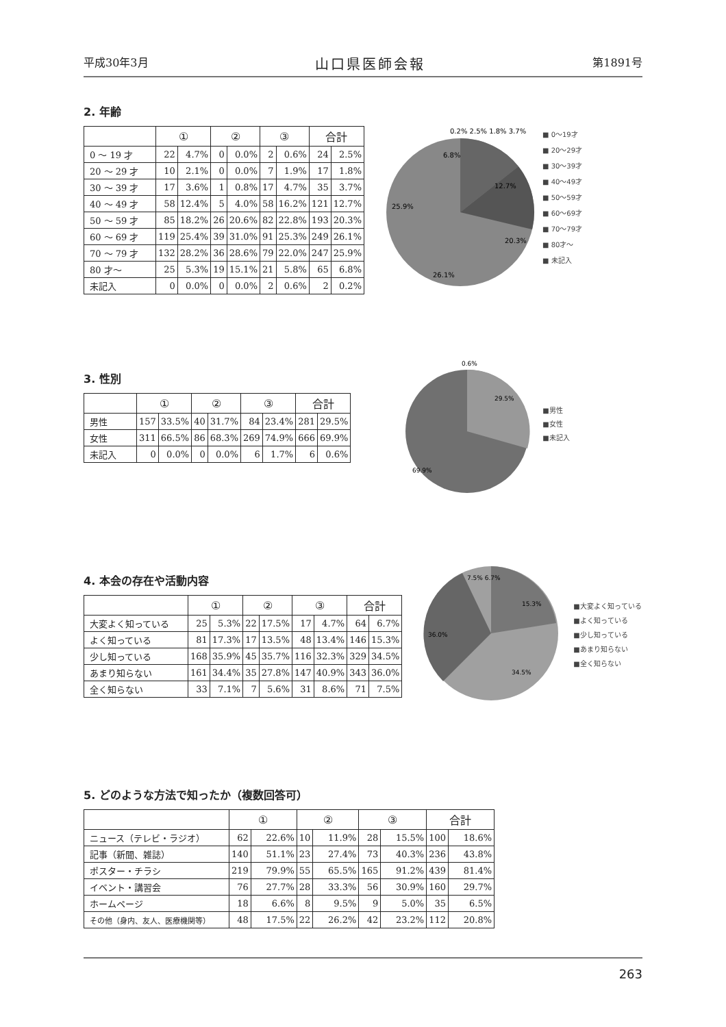平成30年3月 山口県医師会報 第1891号
2. 年齢
| | ① | | ② | | ③ | | 合計 | |
| --- | --- | --- | --- | --- | --- | --- | --- | --- |
| 0 ～ 19 才 | 22 | 4.7% | 0 | 0.0% | 2 | 0.6% | 24 | 2.5% |
| 20 ～ 29 才 | 10 | 2.1% | 0 | 0.0% | 7 | 1.9% | 17 | 1.8% |
| 30 ～ 39 才 | 17 | 3.6% | 1 | 0.8% | 17 | 4.7% | 35 | 3.7% |
| 40 ～ 49 才 | 58 | 12.4% | 5 | 4.0% | 58 | 16.2% | 121 | 12.7% |
| 50 ～ 59 才 | 85 | 18.2% | 26 | 20.6% | 82 | 22.8% | 193 | 20.3% |
| 60 ～ 69 才 | 119 | 25.4% | 39 | 31.0% | 91 | 25.3% | 249 | 26.1% |
| 70 ～ 79 才 | 132 | 28.2% | 36 | 28.6% | 79 | 22.0% | 247 | 25.9% |
| 80 才～ | 25 | 5.3% | 19 | 15.1% | 21 | 5.8% | 65 | 6.8% |
| 未記入 | 0 | 0.0% | 0 | 0.0% | 2 | 0.6% | 2 | 0.2% |
6.8%
12.7%
25.9%
20.3%
26.1%
0.2% 2.5% 1.8% 3.7%
■ 0～19才
■ 20～29才
■ 30～39才
■ 40～49才
■ 50～59才
■ 60～69才
■ 70～79才
■ 80才～
■ 未記入
3. 性別
| | ① | | ② | | ③ | | 合計 | |
| --- | --- | --- | --- | --- | --- | --- | --- | --- |
| 男性 | 157 | 33.5% | 40 | 31.7% | 84 | 23.4% | 281 | 29.5% |
| 女性 | 311 | 66.5% | 86 | 68.3% | 269 | 74.9% | 666 | 69.9% |
| 未記入 | 0 | 0.0% | 0 | 0.0% | 6 | 1.7% | 6 | 0.6% |
29.5%
69.9%
0.6%
■男性
■女性
■未記入
4. 本会の存在や活動内容
| | ① | | ② | | ③ | | 合計 | |
| --- | --- | --- | --- | --- | --- | --- | --- | --- |
| 大変よく知っている | 25 | 5.3% | 22 | 17.5% | 17 | 4.7% | 64 | 6.7% |
| よく知っている | 81 | 17.3% | 17 | 13.5% | 48 | 13.4% | 146 | 15.3% |
| 少し知っている | 168 | 35.9% | 45 | 35.7% | 116 | 32.3% | 329 | 34.5% |
| あまり知らない | 161 | 34.4% | 35 | 27.8% | 147 | 40.9% | 343 | 36.0% |
| 全く知らない | 33 | 7.1% | 7 | 5.6% | 31 | 8.6% | 71 | 7.5% |
7.5% 6.7%
15.3%
36.0%
34.5%
■大変よく知っている
■よく知っている
■少し知っている
■あまり知らない
■全く知らない
5. どのような方法で知ったか（複数回答可）
| | ① | | ② | | ③ | | 合計 | |
| --- | --- | --- | --- | --- | --- | --- | --- | --- |
| ニュース（テレビ・ラジオ） | 62 | 22.6% | 10 | 11.9% | 28 | 15.5% | 100 | 18.6% |
| 記事（新聞、雑誌） | 140 | 51.1% | 23 | 27.4% | 73 | 40.3% | 236 | 43.8% |
| ポスター・チラシ | 219 | 79.9% | 55 | 65.5% | 165 | 91.2% | 439 | 81.4% |
| イベント・講習会 | 76 | 27.7% | 28 | 33.3% | 56 | 30.9% | 160 | 29.7% |
| ホームページ | 18 | 6.6% | 8 | 9.5% | 9 | 5.0% | 35 | 6.5% |
| その他（身内、友人、医療機関等） | 48 | 17.5% | 22 | 26.2% | 42 | 23.2% | 112 | 20.8% |
263